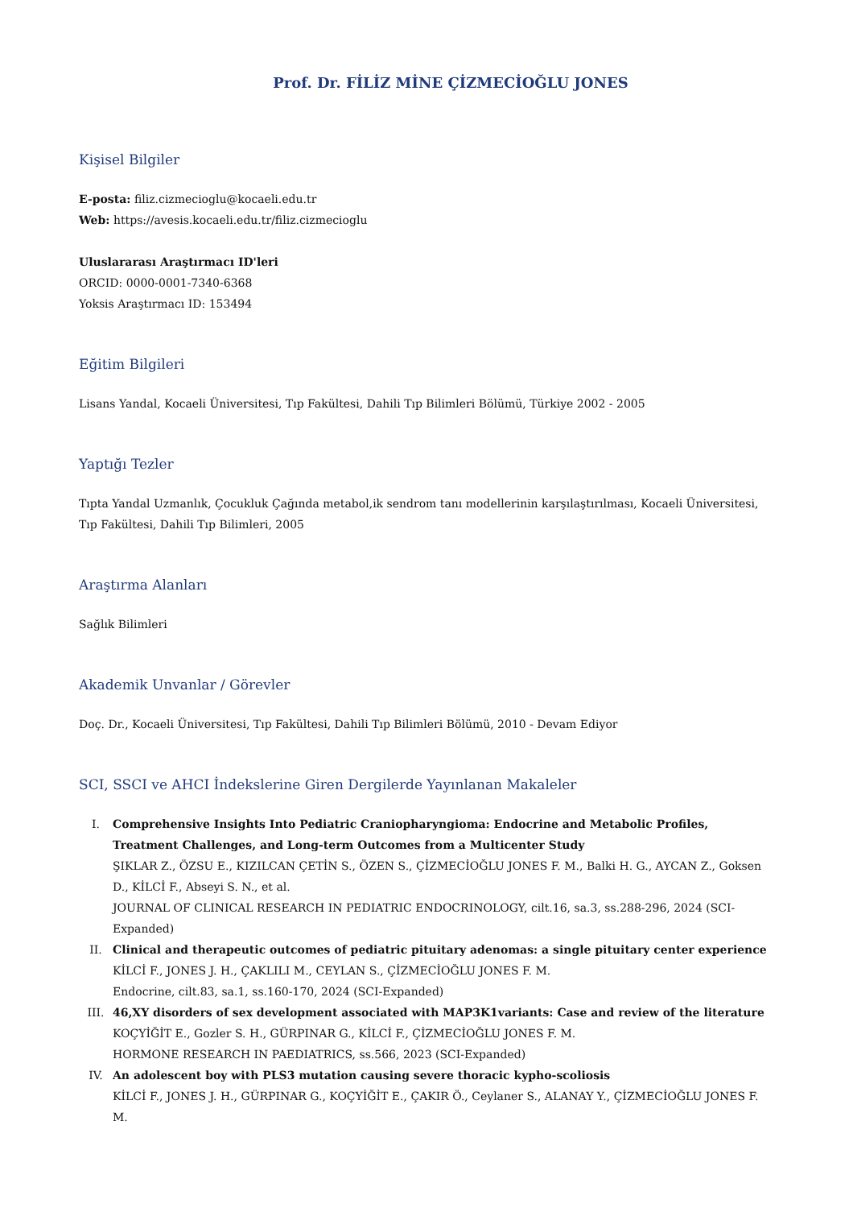Prof. Dr. FİLİZ MİNE ÇİZMECİOĞLU JONES
Kişisel Bilgiler
E-posta: filiz.cizmecioglu@kocaeli.edu.tr
Web: https://avesis.kocaeli.edu.tr/filiz.cizmecioglu
Uluslararası Araştırmacı ID'leri
ORCID: 0000-0001-7340-6368
Yoksis Araştırmacı ID: 153494
Eğitim Bilgileri
Lisans Yandal, Kocaeli Üniversitesi, Tıp Fakültesi, Dahili Tıp Bilimleri Bölümü, Türkiye 2002 - 2005
Yaptığı Tezler
Tıpta Yandal Uzmanlık, Çocukluk Çağında metabol,ik sendrom tanı modellerinin karşılaştırılması, Kocaeli Üniversitesi, Tıp Fakültesi, Dahili Tıp Bilimleri, 2005
Araştırma Alanları
Sağlık Bilimleri
Akademik Unvanlar / Görevler
Doç. Dr., Kocaeli Üniversitesi, Tıp Fakültesi, Dahili Tıp Bilimleri Bölümü, 2010 - Devam Ediyor
SCI, SSCI ve AHCI İndekslerine Giren Dergilerde Yayınlanan Makaleler
I. Comprehensive Insights Into Pediatric Craniopharyngioma: Endocrine and Metabolic Profiles, Treatment Challenges, and Long-term Outcomes from a Multicenter Study
ŞIKLAR Z., ÖZSU E., KIZILCAN ÇETİN S., ÖZEN S., ÇİZMECİOĞLU JONES F. M., Balki H. G., AYCAN Z., Goksen D., KİLCİ F., Abseyi S. N., et al.
JOURNAL OF CLINICAL RESEARCH IN PEDIATRIC ENDOCRINOLOGY, cilt.16, sa.3, ss.288-296, 2024 (SCI-Expanded)
II. Clinical and therapeutic outcomes of pediatric pituitary adenomas: a single pituitary center experience
KİLCİ F., JONES J. H., ÇAKLILI M., CEYLAN S., ÇİZMECİOĞLU JONES F. M.
Endocrine, cilt.83, sa.1, ss.160-170, 2024 (SCI-Expanded)
III. 46,XY disorders of sex development associated with MAP3K1variants: Case and review of the literature
KOÇYİĞİT E., Gozler S. H., GÜRPINAR G., KİLCİ F., ÇİZMECİOĞLU JONES F. M.
HORMONE RESEARCH IN PAEDIATRICS, ss.566, 2023 (SCI-Expanded)
IV. An adolescent boy with PLS3 mutation causing severe thoracic kypho-scoliosis
KİLCİ F., JONES J. H., GÜRPINAR G., KOÇYİĞİT E., ÇAKIR Ö., Ceylaner S., ALANAY Y., ÇİZMECİOĞLU JONES F. M.